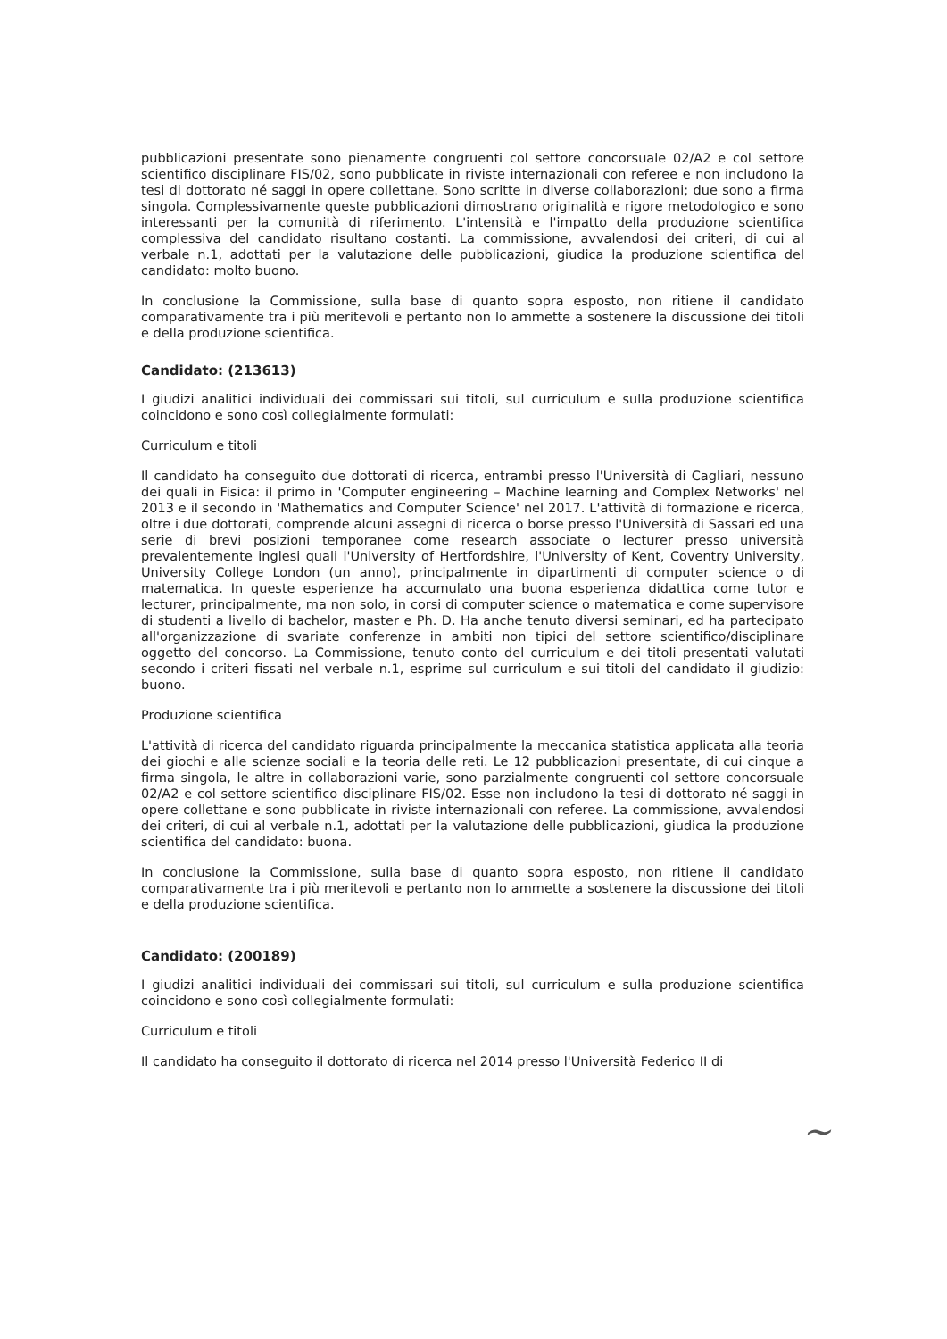pubblicazioni presentate sono pienamente congruenti col settore concorsuale 02/A2 e col settore scientifico disciplinare FIS/02, sono pubblicate in riviste internazionali con referee e non includono la tesi di dottorato né saggi in opere collettane. Sono scritte in diverse collaborazioni; due sono a firma singola. Complessivamente queste pubblicazioni dimostrano originalità e rigore metodologico e sono interessanti per la comunità di riferimento. L'intensità e l'impatto della produzione scientifica complessiva del candidato risultano costanti. La commissione, avvalendosi dei criteri, di cui al verbale n.1, adottati per la valutazione delle pubblicazioni, giudica la produzione scientifica del candidato: molto buono.
In conclusione la Commissione, sulla base di quanto sopra esposto, non ritiene il candidato comparativamente tra i più meritevoli e pertanto non lo ammette a sostenere la discussione dei titoli e della produzione scientifica.
Candidato: (213613)
I giudizi analitici individuali dei commissari sui titoli, sul curriculum e sulla produzione scientifica coincidono e sono così collegialmente formulati:
Curriculum e titoli
Il candidato ha conseguito due dottorati di ricerca, entrambi presso l'Università di Cagliari, nessuno dei quali in Fisica: il primo in 'Computer engineering – Machine learning and Complex Networks' nel 2013 e il secondo in 'Mathematics and Computer Science' nel 2017. L'attività di formazione e ricerca, oltre i due dottorati, comprende alcuni assegni di ricerca o borse presso l'Università di Sassari ed una serie di brevi posizioni temporanee come research associate o lecturer presso università prevalentemente inglesi quali l'University of Hertfordshire, l'University of Kent, Coventry University, University College London (un anno), principalmente in dipartimenti di computer science o di matematica. In queste esperienze ha accumulato una buona esperienza didattica come tutor e lecturer, principalmente, ma non solo, in corsi di computer science o matematica e come supervisore di studenti a livello di bachelor, master e Ph. D. Ha anche tenuto diversi seminari, ed ha partecipato all'organizzazione di svariate conferenze in ambiti non tipici del settore scientifico/disciplinare oggetto del concorso. La Commissione, tenuto conto del curriculum e dei titoli presentati valutati secondo i criteri fissati nel verbale n.1, esprime sul curriculum e sui titoli del candidato il giudizio: buono.
Produzione scientifica
L'attività di ricerca del candidato riguarda principalmente la meccanica statistica applicata alla teoria dei giochi e alle scienze sociali e la teoria delle reti. Le 12 pubblicazioni presentate, di cui cinque a firma singola, le altre in collaborazioni varie, sono parzialmente congruenti col settore concorsuale 02/A2 e col settore scientifico disciplinare FIS/02. Esse non includono la tesi di dottorato né saggi in opere collettane e sono pubblicate in riviste internazionali con referee. La commissione, avvalendosi dei criteri, di cui al verbale n.1, adottati per la valutazione delle pubblicazioni, giudica la produzione scientifica del candidato: buona.
In conclusione la Commissione, sulla base di quanto sopra esposto, non ritiene il candidato comparativamente tra i più meritevoli e pertanto non lo ammette a sostenere la discussione dei titoli e della produzione scientifica.
Candidato: (200189)
I giudizi analitici individuali dei commissari sui titoli, sul curriculum e sulla produzione scientifica coincidono e sono così collegialmente formulati:
Curriculum e titoli
Il candidato ha conseguito il dottorato di ricerca nel 2014 presso l'Università Federico II di
~